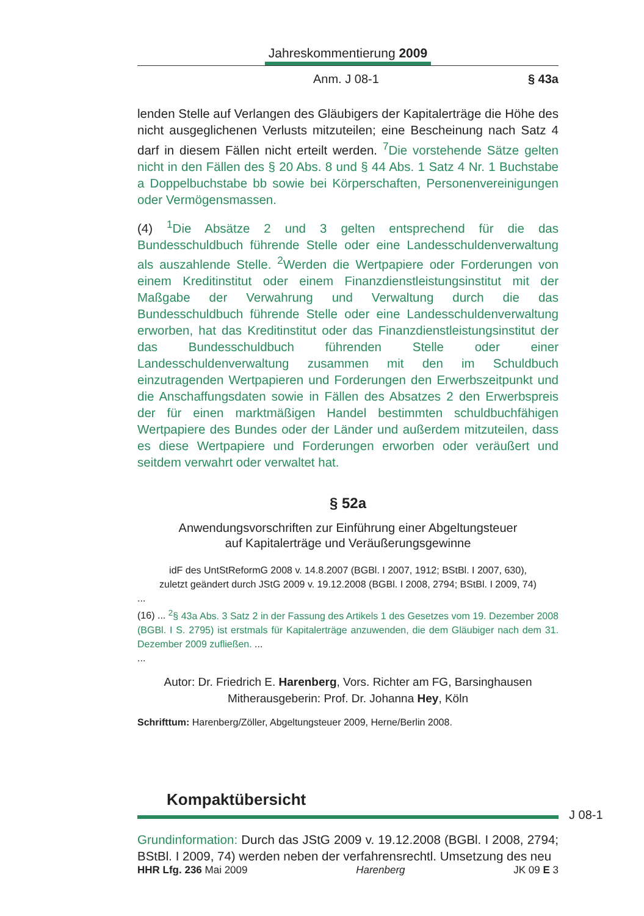Jahreskommentierung 2009
Anm. J 08-1 § 43a
lenden Stelle auf Verlangen des Gläubigers der Kapitalerträge die Höhe des nicht ausgeglichenen Verlusts mitzuteilen; eine Bescheinung nach Satz 4 darf in diesem Fällen nicht erteilt werden. <sup>7</sup>Die vorstehende Sätze gelten nicht in den Fällen des § 20 Abs. 8 und § 44 Abs. 1 Satz 4 Nr. 1 Buchstabe a Doppelbuchstabe bb sowie bei Körperschaften, Personenvereinigungen oder Vermögensmassen.
(4) <sup>1</sup>Die Absätze 2 und 3 gelten entsprechend für die das Bundesschuldbuch führende Stelle oder eine Landesschuldenverwaltung als auszahlende Stelle. <sup>2</sup>Werden die Wertpapiere oder Forderungen von einem Kreditinstitut oder einem Finanzdienstleistungsinstitut mit der Maßgabe der Verwahrung und Verwaltung durch die das Bundesschuldbuch führende Stelle oder eine Landesschuldenverwaltung erworben, hat das Kreditinstitut oder das Finanzdienstleistungsinstitut der das Bundesschuldbuch führenden Stelle oder einer Landesschuldenverwaltung zusammen mit den im Schuldbuch einzutragenden Wertpapieren und Forderungen den Erwerbszeitpunkt und die Anschaffungsdaten sowie in Fällen des Absatzes 2 den Erwerbspreis der für einen marktmäßigen Handel bestimmten schuldbuchfähigen Wertpapiere des Bundes oder der Länder und außerdem mitzuteilen, dass es diese Wertpapiere und Forderungen erworben oder veräußert und seitdem verwahrt oder verwaltet hat.
§ 52a
Anwendungsvorschriften zur Einführung einer Abgeltungsteuer
auf Kapitalerträge und Veräußerungsgewinne
idF des UntStReformG 2008 v. 14.8.2007 (BGBl. I 2007, 1912; BStBl. I 2007, 630),
zuletzt geändert durch JStG 2009 v. 19.12.2008 (BGBl. I 2008, 2794; BStBl. I 2009, 74)
...
(16) ... <sup>2</sup>§ 43a Abs. 3 Satz 2 in der Fassung des Artikels 1 des Gesetzes vom 19. Dezember 2008 (BGBl. I S. 2795) ist erstmals für Kapitalerträge anzuwenden, die dem Gläubiger nach dem 31. Dezember 2009 zufließen. ...
...
Autor: Dr. Friedrich E. Harenberg, Vors. Richter am FG, Barsinghausen
Mitherausgeberin: Prof. Dr. Johanna Hey, Köln
Schrifttum: Harenberg/Zöller, Abgeltungsteuer 2009, Herne/Berlin 2008.
Kompaktübersicht
Grundinformation: Durch das JStG 2009 v. 19.12.2008 (BGBl. I 2008, 2794; BStBl. I 2009, 74) werden neben der verfahrensrechtl. Umsetzung des neu
J 08-1
HHR Lfg. 236 Mai 2009 Harenberg JK 09 E 3